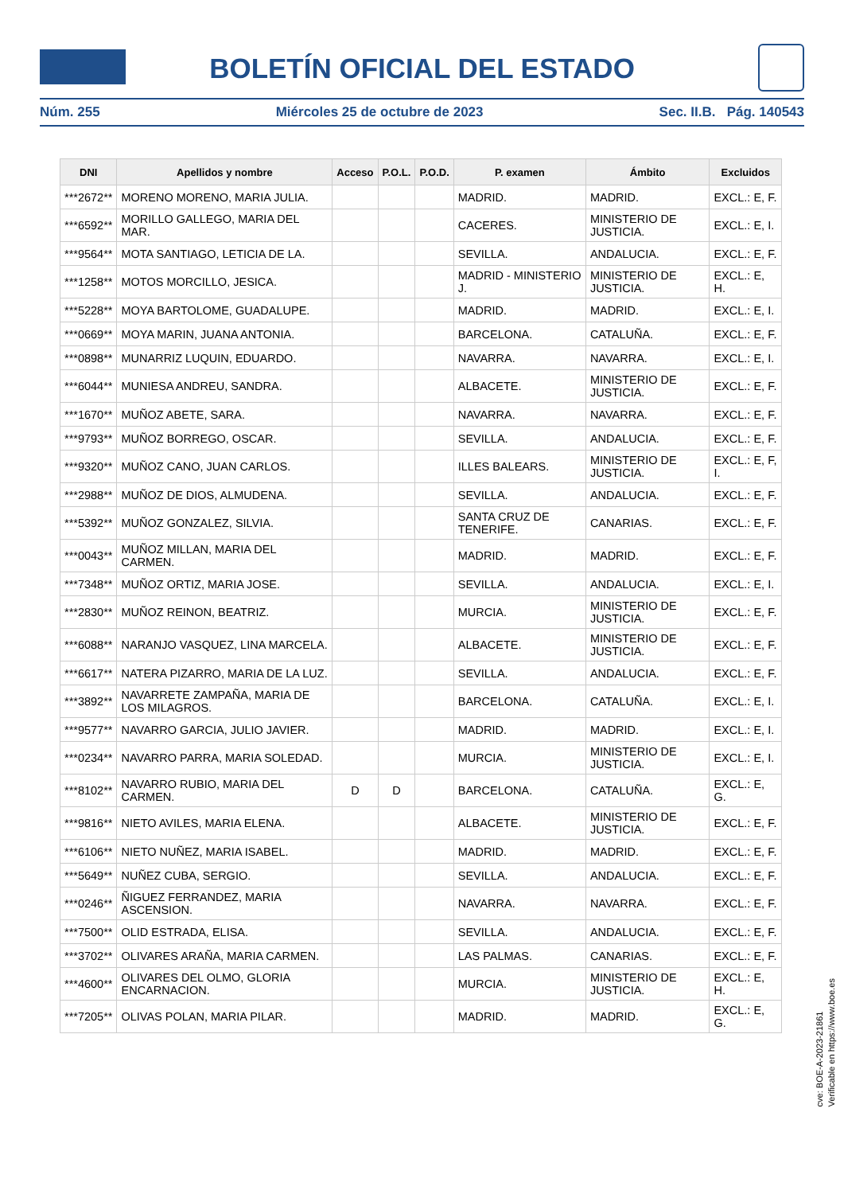BOLETÍN OFICIAL DEL ESTADO
Núm. 255 Miércoles 25 de octubre de 2023 Sec. II.B. Pág. 140543
| DNI | Apellidos y nombre | Acceso | P.O.L. | P.O.D. | P. examen | Ámbito | Excluidos |
| --- | --- | --- | --- | --- | --- | --- | --- |
| ***2672** | MORENO MORENO, MARIA JULIA. | | | | MADRID. | MADRID. | EXCL.: E, F. |
| ***6592** | MORILLO GALLEGO, MARIA DEL MAR. | | | | CACERES. | MINISTERIO DE JUSTICIA. | EXCL.: E, I. |
| ***9564** | MOTA SANTIAGO, LETICIA DE LA. | | | | SEVILLA. | ANDALUCIA. | EXCL.: E, F. |
| ***1258** | MOTOS MORCILLO, JESICA. | | | | MADRID - MINISTERIO J. | MINISTERIO DE JUSTICIA. | EXCL.: E, H. |
| ***5228** | MOYA BARTOLOME, GUADALUPE. | | | | MADRID. | MADRID. | EXCL.: E, I. |
| ***0669** | MOYA MARIN, JUANA ANTONIA. | | | | BARCELONA. | CATALUÑA. | EXCL.: E, F. |
| ***0898** | MUNARRIZ LUQUIN, EDUARDO. | | | | NAVARRA. | NAVARRA. | EXCL.: E, I. |
| ***6044** | MUNIESA ANDREU, SANDRA. | | | | ALBACETE. | MINISTERIO DE JUSTICIA. | EXCL.: E, F. |
| ***1670** | MUÑOZ ABETE, SARA. | | | | NAVARRA. | NAVARRA. | EXCL.: E, F. |
| ***9793** | MUÑOZ BORREGO, OSCAR. | | | | SEVILLA. | ANDALUCIA. | EXCL.: E, F. |
| ***9320** | MUÑOZ CANO, JUAN CARLOS. | | | | ILLES BALEARS. | MINISTERIO DE JUSTICIA. | EXCL.: E, F, I. |
| ***2988** | MUÑOZ DE DIOS, ALMUDENA. | | | | SEVILLA. | ANDALUCIA. | EXCL.: E, F. |
| ***5392** | MUÑOZ GONZALEZ, SILVIA. | | | | SANTA CRUZ DE TENERIFE. | CANARIAS. | EXCL.: E, F. |
| ***0043** | MUÑOZ MILLAN, MARIA DEL CARMEN. | | | | MADRID. | MADRID. | EXCL.: E, F. |
| ***7348** | MUÑOZ ORTIZ, MARIA JOSE. | | | | SEVILLA. | ANDALUCIA. | EXCL.: E, I. |
| ***2830** | MUÑOZ REINON, BEATRIZ. | | | | MURCIA. | MINISTERIO DE JUSTICIA. | EXCL.: E, F. |
| ***6088** | NARANJO VASQUEZ, LINA MARCELA. | | | | ALBACETE. | MINISTERIO DE JUSTICIA. | EXCL.: E, F. |
| ***6617** | NATERA PIZARRO, MARIA DE LA LUZ. | | | | SEVILLA. | ANDALUCIA. | EXCL.: E, F. |
| ***3892** | NAVARRETE ZAMPAÑA, MARIA DE LOS MILAGROS. | | | | BARCELONA. | CATALUÑA. | EXCL.: E, I. |
| ***9577** | NAVARRO GARCIA, JULIO JAVIER. | | | | MADRID. | MADRID. | EXCL.: E, I. |
| ***0234** | NAVARRO PARRA, MARIA SOLEDAD. | | | | MURCIA. | MINISTERIO DE JUSTICIA. | EXCL.: E, I. |
| ***8102** | NAVARRO RUBIO, MARIA DEL CARMEN. | D | D | | BARCELONA. | CATALUÑA. | EXCL.: E, G. |
| ***9816** | NIETO AVILES, MARIA ELENA. | | | | ALBACETE. | MINISTERIO DE JUSTICIA. | EXCL.: E, F. |
| ***6106** | NIETO NUÑEZ, MARIA ISABEL. | | | | MADRID. | MADRID. | EXCL.: E, F. |
| ***5649** | NUÑEZ CUBA, SERGIO. | | | | SEVILLA. | ANDALUCIA. | EXCL.: E, F. |
| ***0246** | ÑIGUEZ FERRANDEZ, MARIA ASCENSION. | | | | NAVARRA. | NAVARRA. | EXCL.: E, F. |
| ***7500** | OLID ESTRADA, ELISA. | | | | SEVILLA. | ANDALUCIA. | EXCL.: E, F. |
| ***3702** | OLIVARES ARAÑA, MARIA CARMEN. | | | | LAS PALMAS. | CANARIAS. | EXCL.: E, F. |
| ***4600** | OLIVARES DEL OLMO, GLORIA ENCARNACION. | | | | MURCIA. | MINISTERIO DE JUSTICIA. | EXCL.: E, H. |
| ***7205** | OLIVAS POLAN, MARIA PILAR. | | | | MADRID. | MADRID. | EXCL.: E, G. |
cve: BOE-A-2023-21861
Verificable en https://www.boe.es